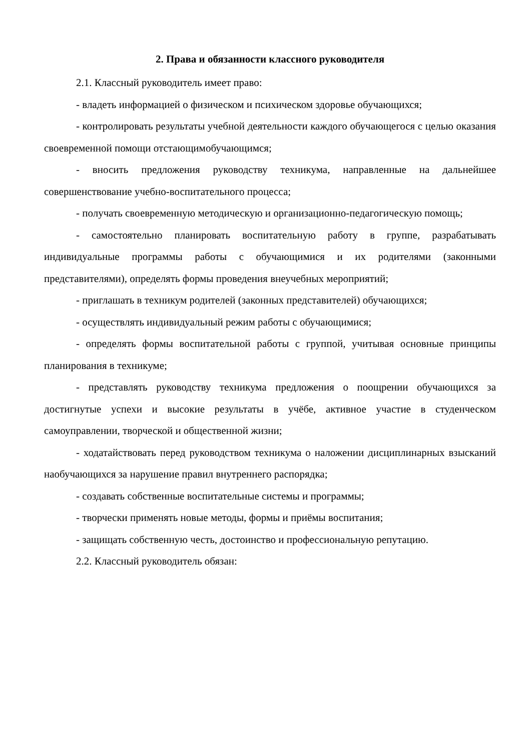2. Права и обязанности классного руководителя
2.1. Классный руководитель имеет право:
- владеть информацией о физическом и психическом здоровье обучающихся;
- контролировать результаты учебной деятельности каждого обучающегося с целью оказания своевременной помощи отстающимобучающимся;
- вносить предложения руководству техникума, направленные на дальнейшее совершенствование учебно-воспитательного процесса;
- получать своевременную методическую и организационно-педагогическую помощь;
- самостоятельно планировать воспитательную работу в группе, разрабатывать индивидуальные программы работы с обучающимися и их родителями (законными представителями), определять формы проведения внеучебных мероприятий;
- приглашать в техникум родителей (законных представителей) обучающихся;
- осуществлять индивидуальный режим работы с обучающимися;
- определять формы воспитательной работы с группой, учитывая основные принципы планирования в техникуме;
- представлять руководству техникума предложения о поощрении обучающихся за достигнутые успехи и высокие результаты в учёбе, активное участие в студенческом самоуправлении, творческой и общественной жизни;
- ходатайствовать перед руководством техникума о наложении дисциплинарных взысканий наобучающихся за нарушение правил внутреннего распорядка;
- создавать собственные воспитательные системы и программы;
- творчески применять новые методы, формы и приёмы воспитания;
- защищать собственную честь, достоинство и профессиональную репутацию.
2.2. Классный руководитель обязан: